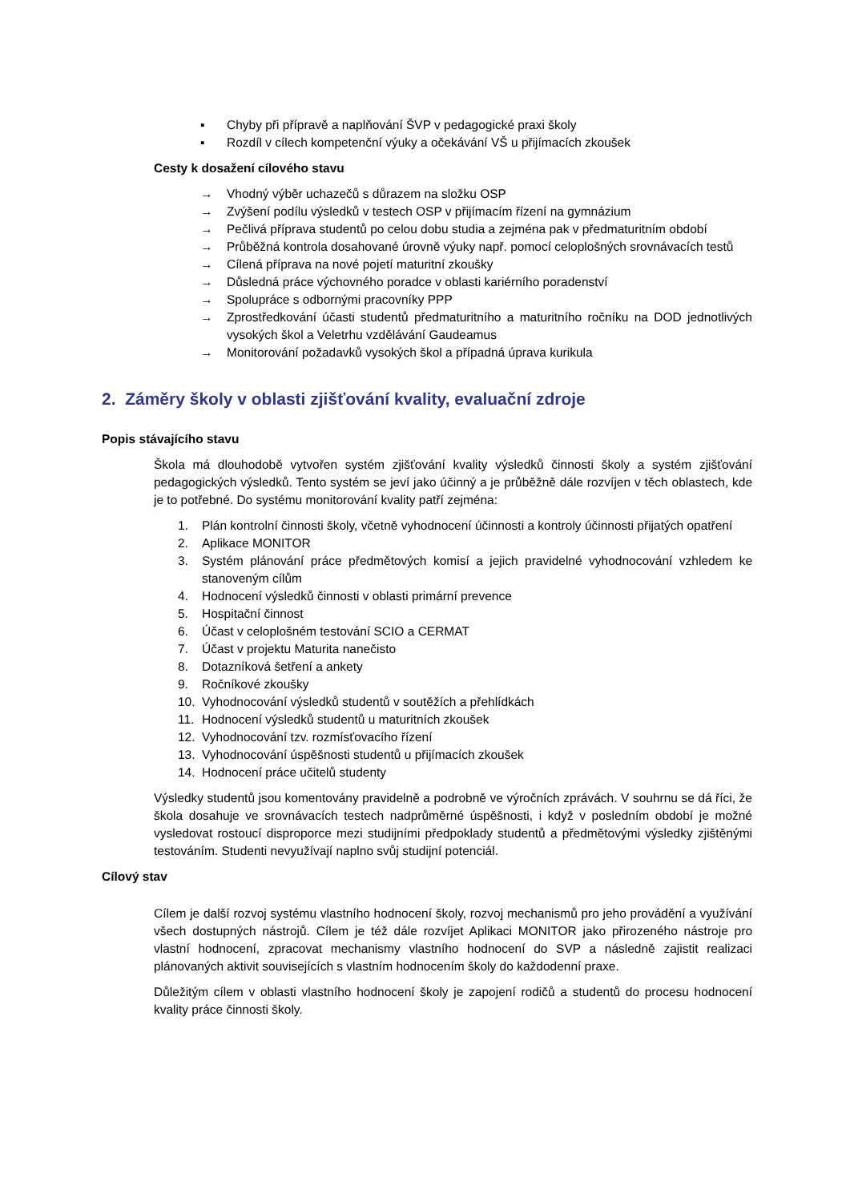▪ Chyby při přípravě a naplňování ŠVP v pedagogické praxi školy
▪ Rozdíl v cílech kompetenční výuky a očekávání VŠ u přijímacích zkoušek
Cesty k dosažení cílového stavu
→ Vhodný výběr uchazečů s důrazem na složku OSP
→ Zvýšení podílu výsledků v testech OSP v přijímacím řízení na gymnázium
→ Pečlivá příprava studentů po celou dobu studia a zejména pak v předmaturitním období
→ Průběžná kontrola dosahované úrovně výuky např. pomocí celoplošných srovnávacích testů
→ Cílená příprava na nové pojetí maturitní zkoušky
→ Důsledná práce výchovného poradce v oblasti kariérního poradenství
→ Spolupráce s odbornými pracovníky PPP
→ Zprostředkování účasti studentů předmaturitního a maturitního ročníku na DOD jednotlivých vysokých škol a Veletrhu vzdělávání Gaudeamus
→ Monitorování požadavků vysokých škol a případná úprava kurikula
2. Záměry školy v oblasti zjišťování kvality, evaluační zdroje
Popis stávajícího stavu
Škola má dlouhodobě vytvořen systém zjišťování kvality výsledků činnosti školy a systém zjišťování pedagogických výsledků. Tento systém se jeví jako účinný a je průběžně dále rozvíjen v těch oblastech, kde je to potřebné. Do systému monitorování kvality patří zejména:
1. Plán kontrolní činnosti školy, včetně vyhodnocení účinnosti a kontroly účinnosti přijatých opatření
2. Aplikace MONITOR
3. Systém plánování práce předmětových komisí a jejich pravidelné vyhodnocování vzhledem ke stanoveným cílům
4. Hodnocení výsledků činnosti v oblasti primární prevence
5. Hospitační činnost
6. Účast v celoplošném testování SCIO a CERMAT
7. Účast v projektu Maturita nanečisto
8. Dotazníková šetření a ankety
9. Ročníkové zkoušky
10. Vyhodnocování výsledků studentů v soutěžích a přehlídkách
11. Hodnocení výsledků studentů u maturitních zkoušek
12. Vyhodnocování tzv. rozmísťovacího řízení
13. Vyhodnocování úspěšnosti studentů u přijímacích zkoušek
14. Hodnocení práce učitelů studenty
Výsledky studentů jsou komentovány pravidelně a podrobně ve výročních zprávách. V souhrnu se dá říci, že škola dosahuje ve srovnávacích testech nadprůměrné úspěšnosti, i když v posledním období je možné vysledovat rostoucí disproporce mezi studijními předpoklady studentů a předmětovými výsledky zjištěnými testováním. Studenti nevyužívají naplno svůj studijní potenciál.
Cílový stav
Cílem je další rozvoj systému vlastního hodnocení školy, rozvoj mechanismů pro jeho provádění a využívání všech dostupných nástrojů. Cílem je též dále rozvíjet Aplikaci MONITOR jako přirozeného nástroje pro vlastní hodnocení, zpracovat mechanismy vlastního hodnocení do SVP a následně zajistit realizaci plánovaných aktivit souvisejících s vlastním hodnocením školy do každodenní praxe.
Důležitým cílem v oblasti vlastního hodnocení školy je zapojení rodičů a studentů do procesu hodnocení kvality práce činnosti školy.